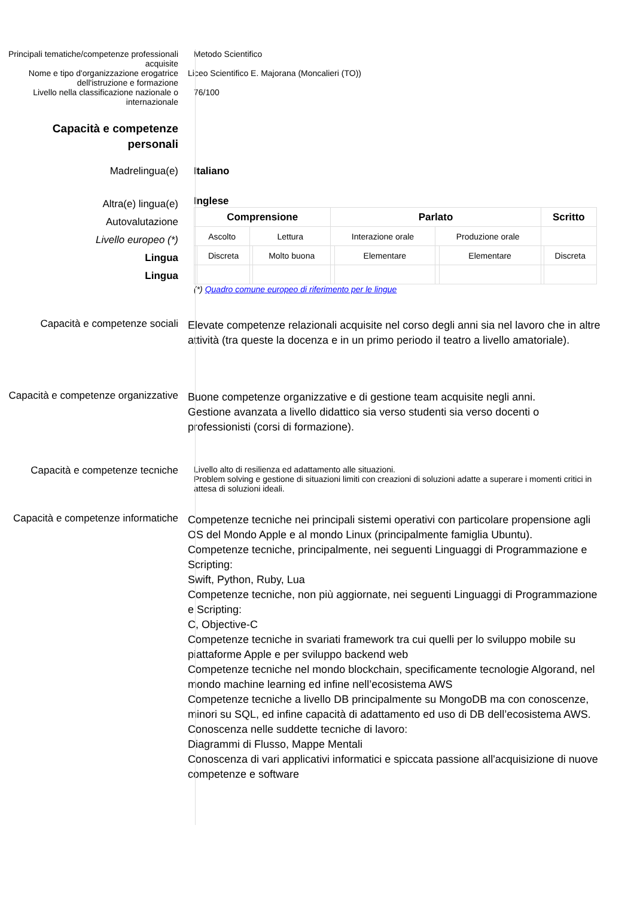Principali tematiche/competenze professionali acquisite
Metodo Scientifico
Nome e tipo d'organizzazione erogatrice dell'istruzione e formazione
Liceo Scientifico E. Majorana (Moncalieri (TO))
Livello nella classificazione nazionale o internazionale
76/100
Capacità e competenze personali
Madrelingua(e) Italiano
Altra(e) lingua(e)
Autovalutazione
Livello europeo (*)
Lingua
Lingua
Inglese
| Comprensione | | | | Parlato | | | | Scritto | |
| --- | --- | --- | --- | --- | --- | --- | --- | --- | --- |
| Ascolto | | Lettura | | Interazione orale | | Produzione orale | | | |
| | Discreta | | Molto buona | | Elementare | | Elementare | | Discreta |
(*) Quadro comune europeo di riferimento per le lingue
Capacità e competenze sociali
Elevate competenze relazionali acquisite nel corso degli anni sia nel lavoro che in altre attività (tra queste la docenza e in un primo periodo il teatro a livello amatoriale).
Capacità e competenze organizzative
Buone competenze organizzative e di gestione team acquisite negli anni.
Gestione avanzata a livello didattico sia verso studenti sia verso docenti o professionisti (corsi di formazione).
Capacità e competenze tecniche
Livello alto di resilienza ed adattamento alle situazioni.
Problem solving e gestione di situazioni limiti con creazioni di soluzioni adatte a superare i momenti critici in attesa di soluzioni ideali.
Capacità e competenze informatiche
Competenze tecniche nei principali sistemi operativi con particolare propensione agli OS del Mondo Apple e al mondo Linux (principalmente famiglia Ubuntu).
Competenze tecniche, principalmente, nei seguenti Linguaggi di Programmazione e Scripting:
Swift, Python, Ruby, Lua
Competenze tecniche, non più aggiornate, nei seguenti Linguaggi di Programmazione e Scripting:
C, Objective-C
Competenze tecniche in svariati framework tra cui quelli per lo sviluppo mobile su piattaforme Apple e per sviluppo backend web
Competenze tecniche nel mondo blockchain, specificamente tecnologie Algorand, nel mondo machine learning ed infine nell’ecosistema AWS
Competenze tecniche a livello DB principalmente su MongoDB ma con conoscenze, minori su SQL, ed infine capacità di adattamento ed uso di DB dell’ecosistema AWS.
Conoscenza nelle suddette tecniche di lavoro:
Diagrammi di Flusso, Mappe Mentali
Conoscenza di vari applicativi informatici e spiccata passione all'acquisizione di nuove competenze e software